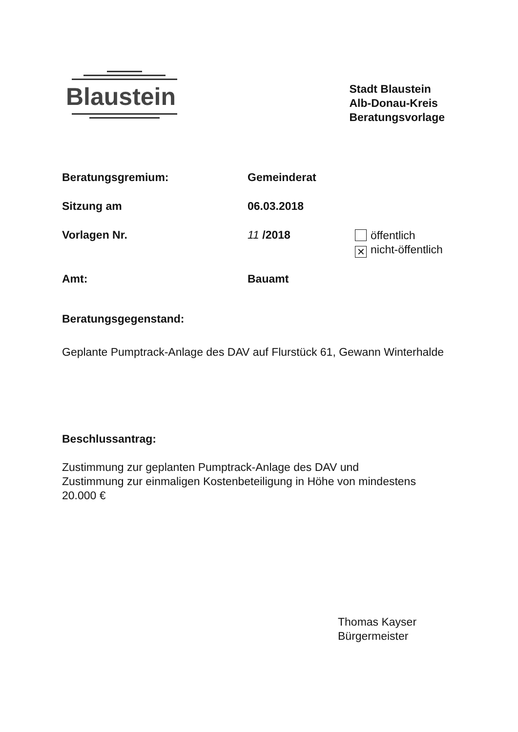Blaustein
Stadt Blaustein
Alb-Donau-Kreis
Beratungsvorlage
Beratungsgremium: Gemeinderat
Sitzung am 06.03.2018
Vorlagen Nr. 11 /2018
öffentlich
✕ nicht-öffentlich
Amt: Bauamt
Beratungsgegenstand:
Geplante Pumptrack-Anlage des DAV auf Flurstück 61, Gewann Winterhalde
Beschlussantrag:
Zustimmung zur geplanten Pumptrack-Anlage des DAV und
Zustimmung zur einmaligen Kostenbeteiligung in Höhe von mindestens
20.000 €
Thomas Kayser
Bürgermeister